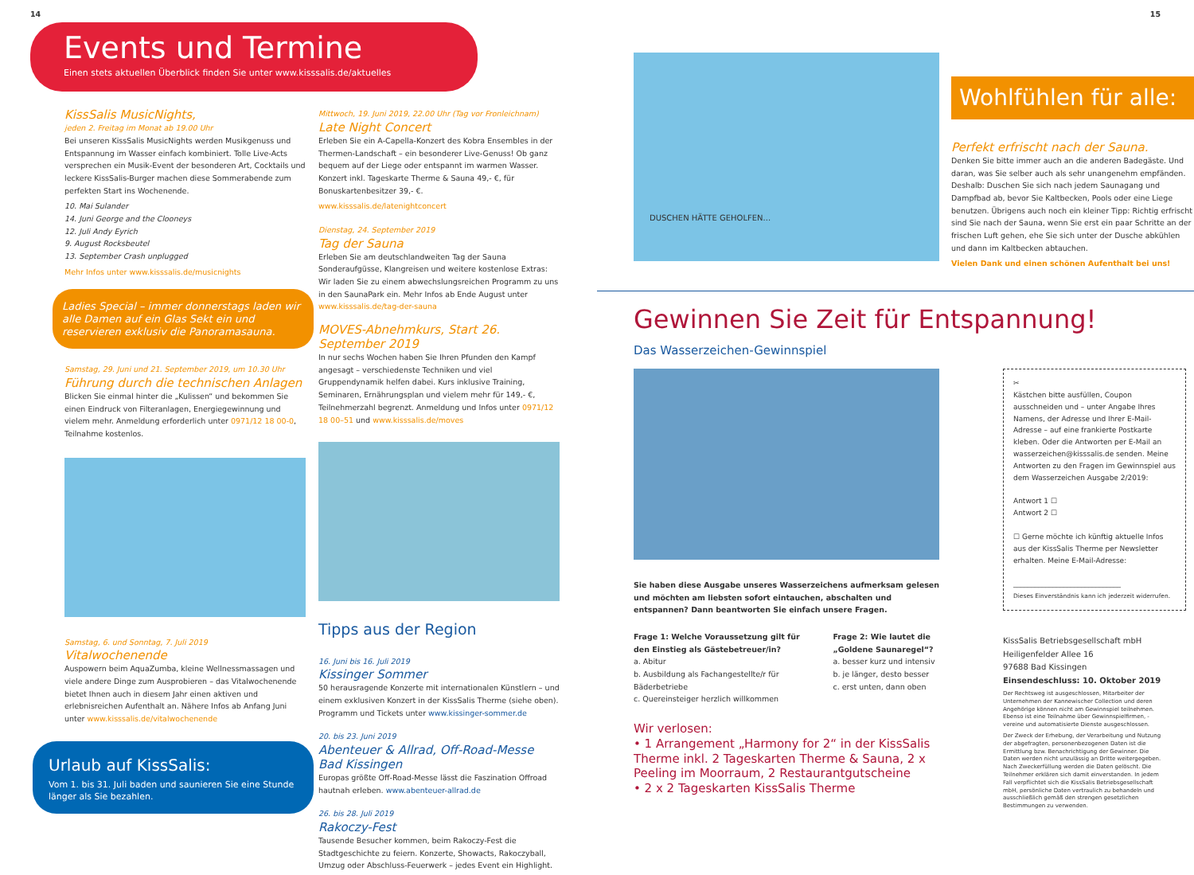14
Events und Termine
Einen stets aktuellen Überblick finden Sie unter www.kisssalis.de/aktuelles
KissSalis MusicNights,
jeden 2. Freitag im Monat ab 19.00 Uhr
Bei unseren KissSalis MusicNights werden Musikgenuss und Entspannung im Wasser einfach kombiniert. Tolle Live-Acts versprechen ein Musik-Event der besonderen Art, Cocktails und leckere KissSalis-Burger machen diese Sommerabende zum perfekten Start ins Wochenende.
10. Mai Sulander
14. Juni George and the Clooneys
12. Juli Andy Eyrich
9. August Rocksbeutel
13. September Crash unplugged
Mehr Infos unter www.kisssalis.de/musicnights
Ladies Special – immer donnerstags laden wir alle Damen auf ein Glas Sekt ein und reservieren exklusiv die Panoramasauna.
Samstag, 29. Juni und 21. September 2019, um 10.30 Uhr
Führung durch die technischen Anlagen
Blicken Sie einmal hinter die „Kulissen“ und bekommen Sie einen Eindruck von Filteranlagen, Energiegewinnung und vielem mehr. Anmeldung erforderlich unter 0971/12 18 00-0, Teilnahme kostenlos.
Samstag, 6. und Sonntag, 7. Juli 2019
Vitalwochenende
Auspowern beim AquaZumba, kleine Wellnessmassagen und viele andere Dinge zum Ausprobieren – das Vitalwochenende bietet Ihnen auch in diesem Jahr einen aktiven und erlebnisreichen Aufenthalt an. Nähere Infos ab Anfang Juni unter www.kisssalis.de/vitalwochenende
Urlaub auf KissSalis:
Vom 1. bis 31. Juli baden und saunieren Sie eine Stunde länger als Sie bezahlen.
Mittwoch, 19. Juni 2019, 22.00 Uhr (Tag vor Fronleichnam)
Late Night Concert
Erleben Sie ein A-Capella-Konzert des Kobra Ensembles in der Thermen-Landschaft – ein besonderer Live-Genuss! Ob ganz bequem auf der Liege oder entspannt im warmen Wasser. Konzert inkl. Tageskarte Therme & Sauna 49,- €, für Bonuskartenbesitzer 39,- €.
www.kisssalis.de/latenightconcert
Dienstag, 24. September 2019
Tag der Sauna
Erleben Sie am deutschlandweiten Tag der Sauna Sonderaufgüsse, Klangreisen und weitere kostenlose Extras: Wir laden Sie zu einem abwechslungsreichen Programm zu uns in den SaunaPark ein. Mehr Infos ab Ende August unter www.kisssalis.de/tag-der-sauna
MOVES-Abnehmkurs, Start 26. September 2019
In nur sechs Wochen haben Sie Ihren Pfunden den Kampf angesagt – verschiedenste Techniken und viel Gruppendynamik helfen dabei. Kurs inklusive Training, Seminaren, Ernährungsplan und vielem mehr für 149,- €, Teilnehmerzahl begrenzt. Anmeldung und Infos unter 0971/12 18 00–51 und www.kisssalis.de/moves
Tipps aus der Region
16. Juni bis 16. Juli 2019
Kissinger Sommer
50 herausragende Konzerte mit internationalen Künstlern – und einem exklusiven Konzert in der KissSalis Therme (siehe oben). Programm und Tickets unter www.kissinger-sommer.de
20. bis 23. Juni 2019
Abenteuer & Allrad, Off-Road-Messe Bad Kissingen
Europas größte Off-Road-Messe lässt die Faszination Offroad hautnah erleben. www.abenteuer-allrad.de
26. bis 28. Juli 2019
Rakoczy-Fest
Tausende Besucher kommen, beim Rakoczy-Fest die Stadtgeschichte zu feiern. Konzerte, Showacts, Rakoczyball, Umzug oder Abschluss-Feuerwerk – jedes Event ein Highlight.
15
DUSCHEN HÄTTE GEHOLFEN...
Wohlfühlen für alle:
Perfekt erfrischt nach der Sauna.
Denken Sie bitte immer auch an die anderen Badegäste. Und daran, was Sie selber auch als sehr unangenehm empfänden. Deshalb: Duschen Sie sich nach jedem Saunagang und Dampfbad ab, bevor Sie Kaltbecken, Pools oder eine Liege benutzen. Übrigens auch noch ein kleiner Tipp: Richtig erfrischt sind Sie nach der Sauna, wenn Sie erst ein paar Schritte an der frischen Luft gehen, ehe Sie sich unter der Dusche abkühlen und dann im Kaltbecken abtauchen.
Vielen Dank und einen schönen Aufenthalt bei uns!
Gewinnen Sie Zeit für Entspannung!
Das Wasserzeichen-Gewinnspiel
Sie haben diese Ausgabe unseres Wasserzeichens aufmerksam gelesen und möchten am liebsten sofort eintauchen, abschalten und entspannen? Dann beantworten Sie einfach unsere Fragen.
Frage 1: Welche Voraussetzung gilt für den Einstieg als Gästebetreuer/in?
a. Abitur
b. Ausbildung als Fachangestellte/r für Bäderbetriebe
c. Quereinsteiger herzlich willkommen
Frage 2: Wie lautet die „Goldene Saunaregel“?
a. besser kurz und intensiv
b. je länger, desto besser
c. erst unten, dann oben
Wir verlosen:
• 1 Arrangement „Harmony for 2“ in der KissSalis Therme inkl. 2 Tageskarten Therme & Sauna, 2 x Peeling im Moorraum, 2 Restaurantgutscheine
• 2 x 2 Tageskarten KissSalis Therme
✂
Kästchen bitte ausfüllen, Coupon ausschneiden und – unter Angabe Ihres Namens, der Adresse und Ihrer E-Mail-Adresse – auf eine frankierte Postkarte kleben. Oder die Antworten per E-Mail an wasserzeichen@kisssalis.de senden. Meine Antworten zu den Fragen im Gewinnspiel aus dem Wasserzeichen Ausgabe 2/2019:
Antwort 1 ☐
Antwort 2 ☐
☐ Gerne möchte ich künftig aktuelle Infos aus der KissSalis Therme per Newsletter erhalten. Meine E-Mail-Adresse:
______________________________
Dieses Einverständnis kann ich jederzeit widerrufen.
KissSalis Betriebsgesellschaft mbH
Heiligenfelder Allee 16
97688 Bad Kissingen
Einsendeschluss: 10. Oktober 2019
Der Rechtsweg ist ausgeschlossen, Mitarbeiter der Unternehmen der Kannewischer Collection und deren Angehörige können nicht am Gewinnspiel teilnehmen. Ebenso ist eine Teilnahme über Gewinnspielfirmen, -vereine und automatisierte Dienste ausgeschlossen.
Der Zweck der Erhebung, der Verarbeitung und Nutzung der abgefragten, personenbezogenen Daten ist die Ermittlung bzw. Benachrichtigung der Gewinner. Die Daten werden nicht unzulässig an Dritte weitergegeben. Nach Zweckerfüllung werden die Daten gelöscht. Die Teilnehmer erklären sich damit einverstanden. In jedem Fall verpflichtet sich die KissSalis Betriebsgesellschaft mbH, persönliche Daten vertraulich zu behandeln und ausschließlich gemäß den strengen gesetzlichen Bestimmungen zu verwenden.